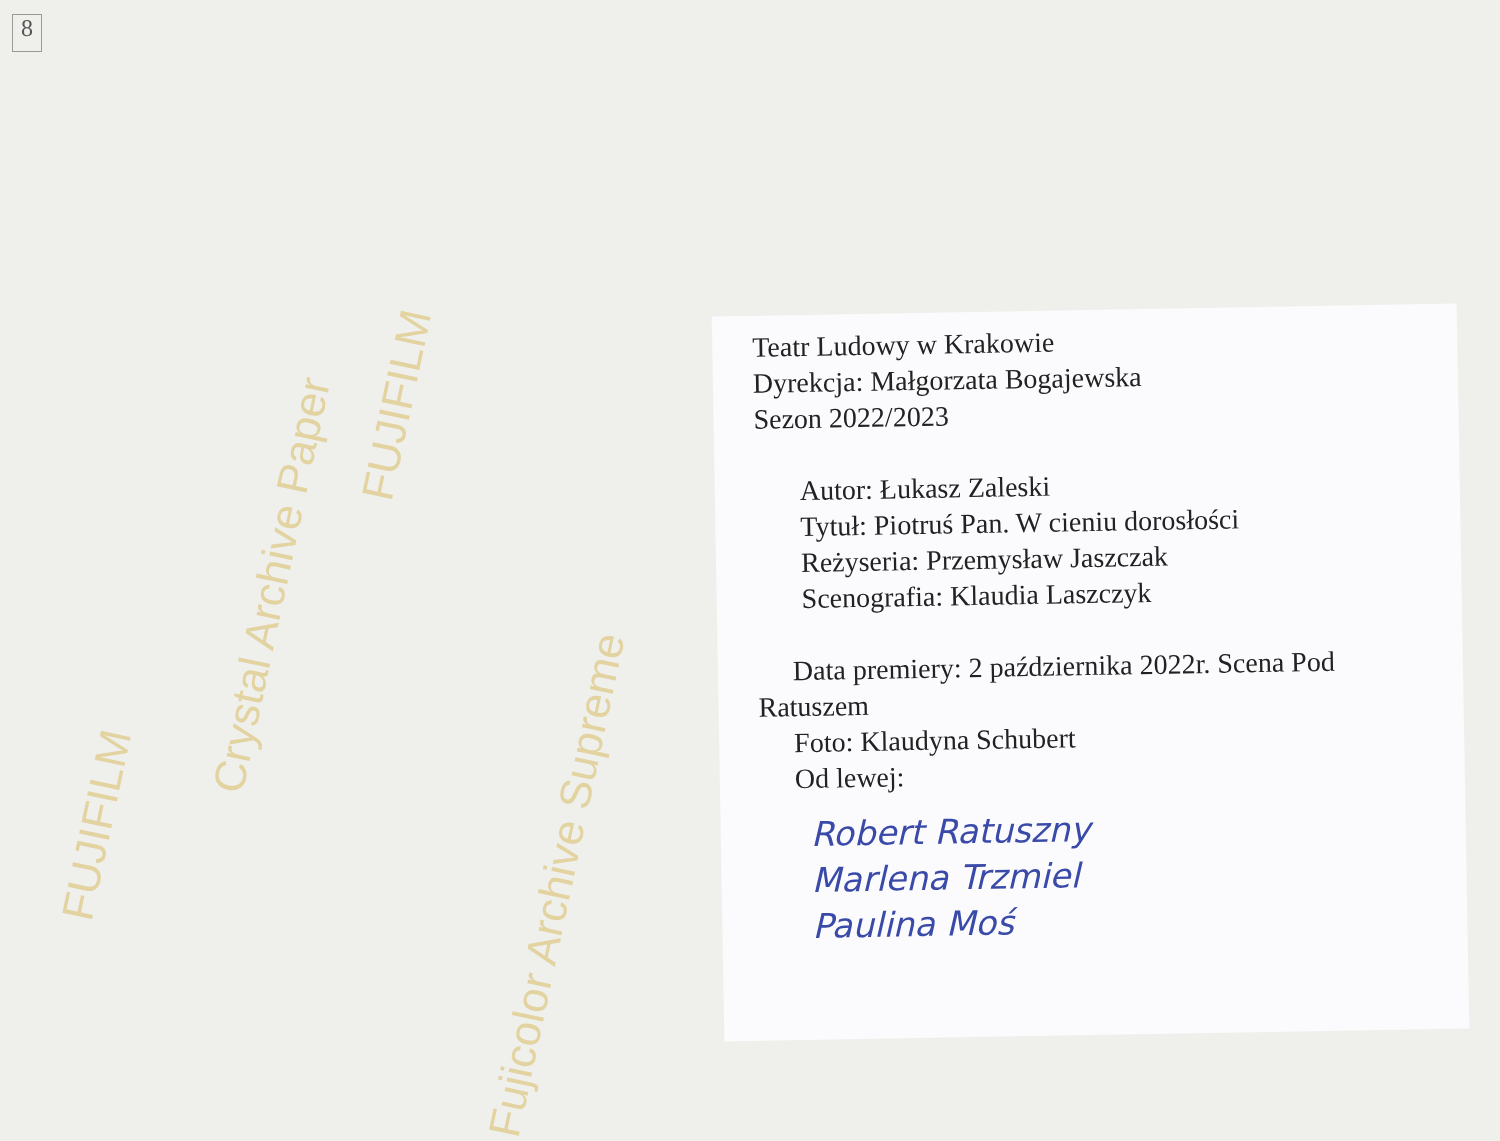Crystal Archive Paper
FUJIFILM
FUJIFILM
Fujicolor Archive Supreme
8
Teatr Ludowy w Krakowie
Dyrekcja: Małgorzata Bogajewska
Sezon 2022/2023
Autor: Łukasz Zaleski
Tytuł: Piotruś Pan. W cieniu dorosłości
Reżyseria: Przemysław Jaszczak
Scenografia: Klaudia Laszczyk
Data premiery: 2 października 2022r. Scena Pod
Ratuszem
Foto: Klaudyna Schubert
Od lewej:
Robert Ratuszny
Marlena Trzmiel
Paulina Moś